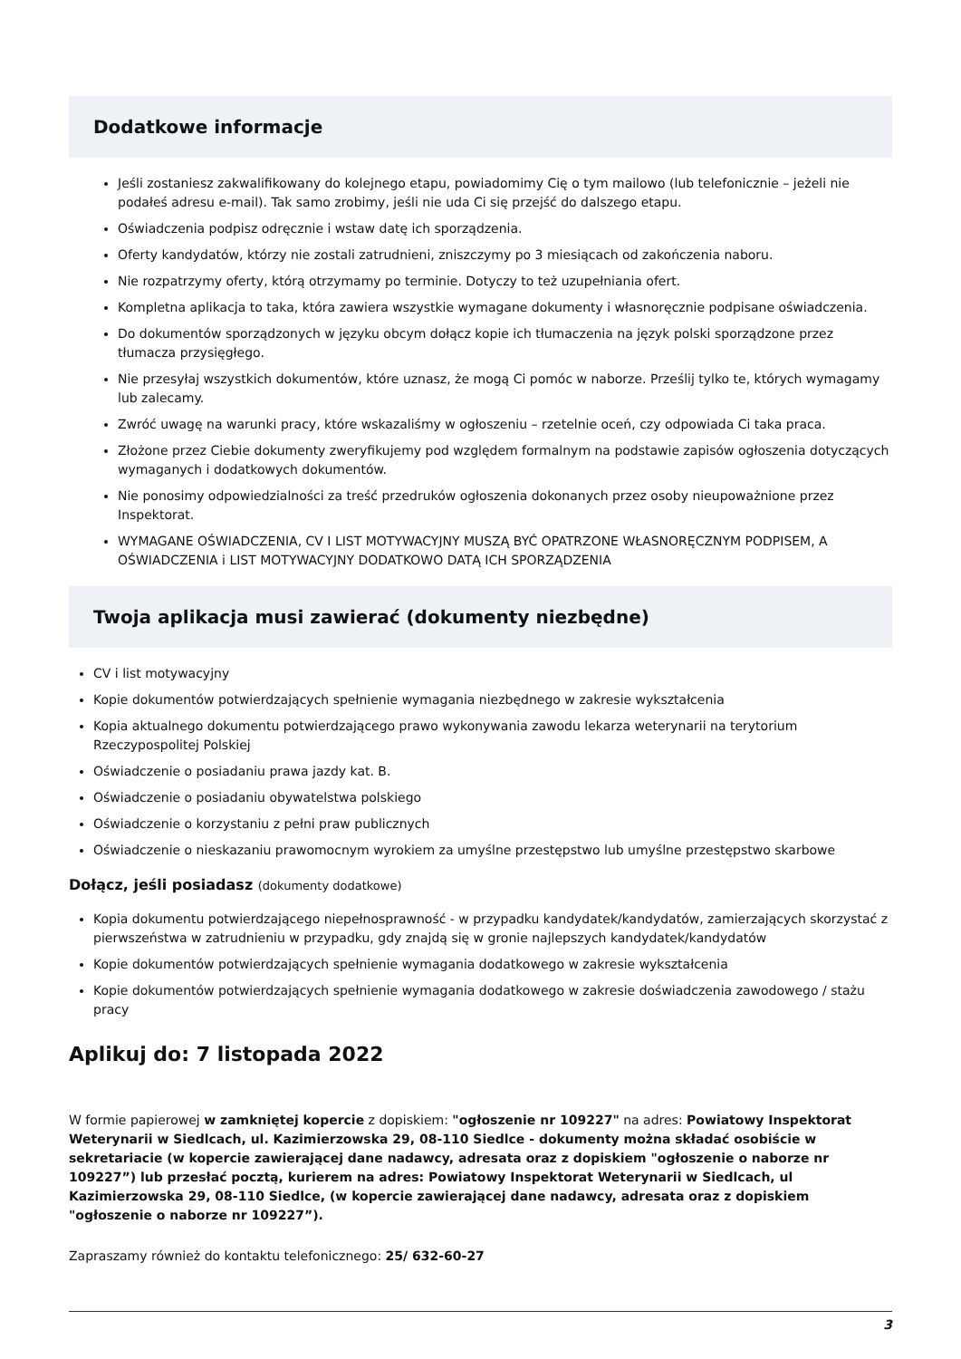Dodatkowe informacje
Jeśli zostaniesz zakwalifikowany do kolejnego etapu, powiadomimy Cię o tym mailowo (lub telefonicznie – jeżeli nie podałeś adresu e-mail). Tak samo zrobimy, jeśli nie uda Ci się przejść do dalszego etapu.
Oświadczenia podpisz odręcznie i wstaw datę ich sporządzenia.
Oferty kandydatów, którzy nie zostali zatrudnieni, zniszczymy po 3 miesiącach od zakończenia naboru.
Nie rozpatrzymy oferty, którą otrzymamy po terminie. Dotyczy to też uzupełniania ofert.
Kompletna aplikacja to taka, która zawiera wszystkie wymagane dokumenty i własnoręcznie podpisane oświadczenia.
Do dokumentów sporządzonych w języku obcym dołącz kopie ich tłumaczenia na język polski sporządzone przez tłumacza przysięgłego.
Nie przesyłaj wszystkich dokumentów, które uznasz, że mogą Ci pomóc w naborze. Prześlij tylko te, których wymagamy lub zalecamy.
Zwróć uwagę na warunki pracy, które wskazaliśmy w ogłoszeniu – rzetelnie oceń, czy odpowiada Ci taka praca.
Złożone przez Ciebie dokumenty zweryfikujemy pod względem formalnym na podstawie zapisów ogłoszenia dotyczących wymaganych i dodatkowych dokumentów.
Nie ponosimy odpowiedzialności za treść przedruków ogłoszenia dokonanych przez osoby nieupoważnione przez Inspektorat.
WYMAGANE OŚWIADCZENIA, CV I LIST MOTYWACYJNY MUSZĄ BYĆ OPATRZONE WŁASNORĘCZNYM PODPISEM, A OŚWIADCZENIA i LIST MOTYWACYJNY DODATKOWO DATĄ ICH SPORZĄDZENIA
Twoja aplikacja musi zawierać (dokumenty niezbędne)
CV i list motywacyjny
Kopie dokumentów potwierdzających spełnienie wymagania niezbędnego w zakresie wykształcenia
Kopia aktualnego dokumentu potwierdzającego prawo wykonywania zawodu lekarza weterynarii na terytorium Rzeczypospolitej Polskiej
Oświadczenie o posiadaniu prawa jazdy kat. B.
Oświadczenie o posiadaniu obywatelstwa polskiego
Oświadczenie o korzystaniu z pełni praw publicznych
Oświadczenie o nieskazaniu prawomocnym wyrokiem za umyślne przestępstwo lub umyślne przestępstwo skarbowe
Dołącz, jeśli posiadasz (dokumenty dodatkowe)
Kopia dokumentu potwierdzającego niepełnosprawność - w przypadku kandydatek/kandydatów, zamierzających skorzystać z pierwszeństwa w zatrudnieniu w przypadku, gdy znajdą się w gronie najlepszych kandydatek/kandydatów
Kopie dokumentów potwierdzających spełnienie wymagania dodatkowego w zakresie wykształcenia
Kopie dokumentów potwierdzających spełnienie wymagania dodatkowego w zakresie doświadczenia zawodowego / stażu pracy
Aplikuj do: 7 listopada 2022
W formie papierowej w zamkniętej kopercie z dopiskiem: "ogłoszenie nr 109227" na adres: Powiatowy Inspektorat Weterynarii w Siedlcach, ul. Kazimierzowska 29, 08-110 Siedlce - dokumenty można składać osobiście w sekretariacie (w kopercie zawierającej dane nadawcy, adresata oraz z dopiskiem "ogłoszenie o naborze nr 109227”) lub przesłać pocztą, kurierem na adres: Powiatowy Inspektorat Weterynarii w Siedlcach, ul Kazimierzowska 29, 08-110 Siedlce, (w kopercie zawierającej dane nadawcy, adresata oraz z dopiskiem "ogłoszenie o naborze nr 109227”).
Zapraszamy również do kontaktu telefonicznego: 25/ 632-60-27
3